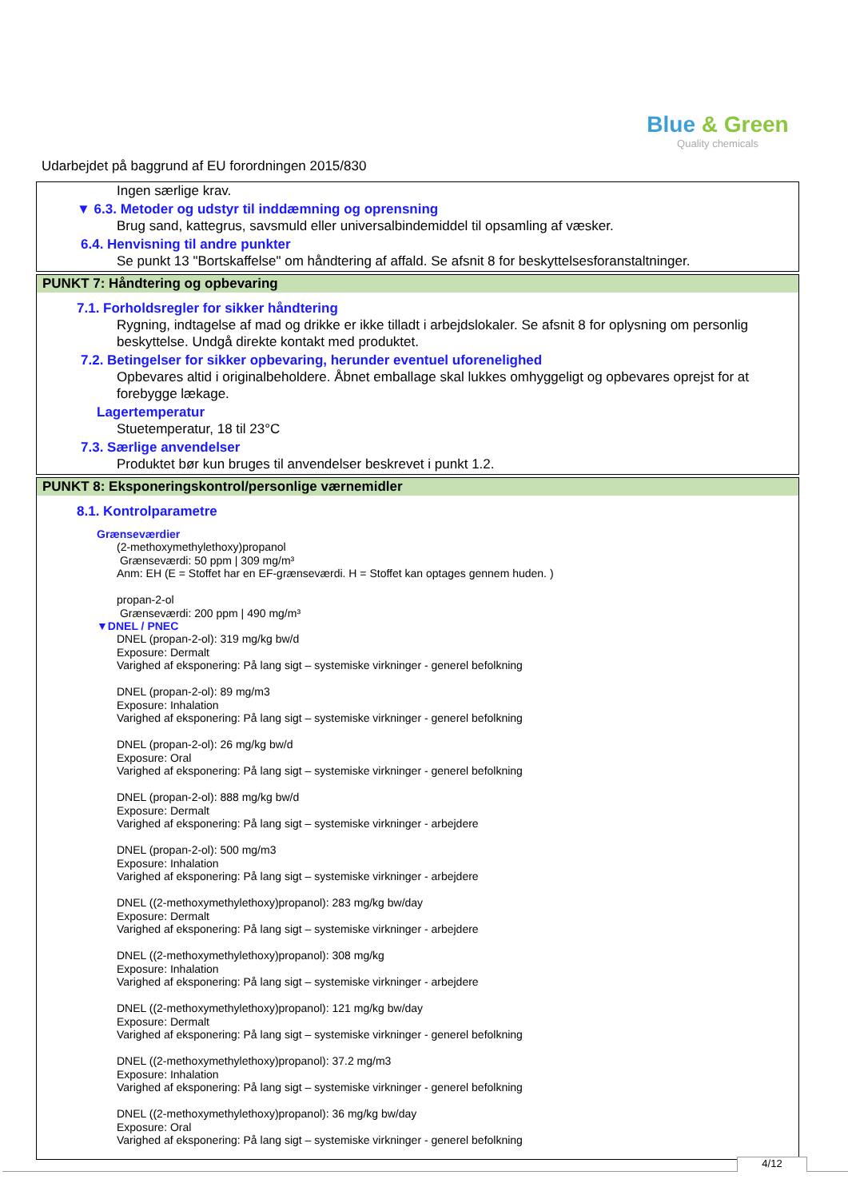Blue & Green
Quality chemicals
Udarbejdet på baggrund af EU forordningen 2015/830
Ingen særlige krav.
▼ 6.3. Metoder og udstyr til inddæmning og oprensning
Brug sand, kattegrus, savsmuld eller universalbindemiddel til opsamling af væsker.
6.4. Henvisning til andre punkter
Se punkt 13 "Bortskaffelse" om håndtering af affald. Se afsnit 8 for beskyttelsesforanstaltninger.
PUNKT 7: Håndtering og opbevaring
7.1. Forholdsregler for sikker håndtering
Rygning, indtagelse af mad og drikke er ikke tilladt i arbejdslokaler. Se afsnit 8 for oplysning om personlig beskyttelse. Undgå direkte kontakt med produktet.
7.2. Betingelser for sikker opbevaring, herunder eventuel uforenelighed
Opbevares altid i originalbeholdere. Åbnet emballage skal lukkes omhyggeligt og opbevares oprejst for at forebygge lækage.
Lagertemperatur
Stuetemperatur, 18 til 23°C
7.3. Særlige anvendelser
Produktet bør kun bruges til anvendelser beskrevet i punkt 1.2.
PUNKT 8: Eksponeringskontrol/personlige værnemidler
8.1. Kontrolparametre
Grænseværdier
(2-methoxymethylethoxy)propanol
Grænseværdi: 50 ppm | 309 mg/m³
Anm: EH (E = Stoffet har en EF-grænseværdi. H = Stoffet kan optages gennem huden. )
propan-2-ol
Grænseværdi: 200 ppm | 490 mg/m³
▼DNEL / PNEC
DNEL (propan-2-ol): 319 mg/kg bw/d
Exposure: Dermalt
Varighed af eksponering: På lang sigt – systemiske virkninger - generel befolkning
DNEL (propan-2-ol): 89 mg/m3
Exposure: Inhalation
Varighed af eksponering: På lang sigt – systemiske virkninger - generel befolkning
DNEL (propan-2-ol): 26 mg/kg bw/d
Exposure: Oral
Varighed af eksponering: På lang sigt – systemiske virkninger - generel befolkning
DNEL (propan-2-ol): 888 mg/kg bw/d
Exposure: Dermalt
Varighed af eksponering: På lang sigt – systemiske virkninger - arbejdere
DNEL (propan-2-ol): 500 mg/m3
Exposure: Inhalation
Varighed af eksponering: På lang sigt – systemiske virkninger - arbejdere
DNEL ((2-methoxymethylethoxy)propanol): 283 mg/kg bw/day
Exposure: Dermalt
Varighed af eksponering: På lang sigt – systemiske virkninger - arbejdere
DNEL ((2-methoxymethylethoxy)propanol): 308 mg/kg
Exposure: Inhalation
Varighed af eksponering: På lang sigt – systemiske virkninger - arbejdere
DNEL ((2-methoxymethylethoxy)propanol): 121 mg/kg bw/day
Exposure: Dermalt
Varighed af eksponering: På lang sigt – systemiske virkninger - generel befolkning
DNEL ((2-methoxymethylethoxy)propanol): 37.2 mg/m3
Exposure: Inhalation
Varighed af eksponering: På lang sigt – systemiske virkninger - generel befolkning
DNEL ((2-methoxymethylethoxy)propanol): 36 mg/kg bw/day
Exposure: Oral
Varighed af eksponering: På lang sigt – systemiske virkninger - generel befolkning
4/12